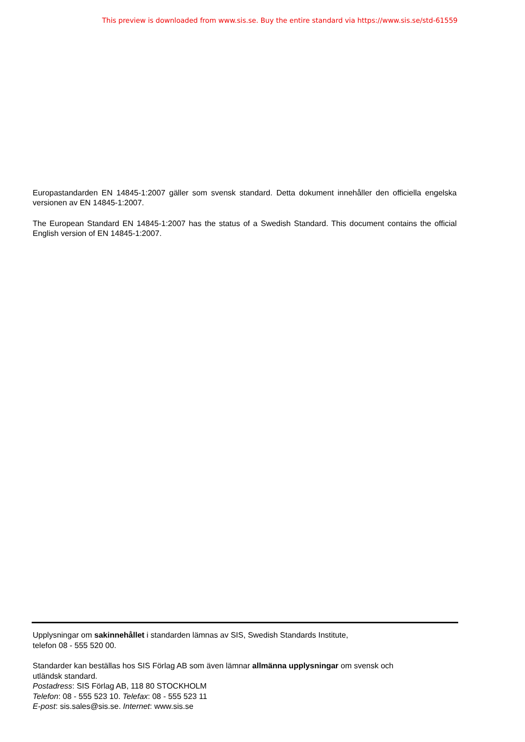This preview is downloaded from www.sis.se. Buy the entire standard via https://www.sis.se/std-61559
Europastandarden EN 14845-1:2007 gäller som svensk standard. Detta dokument innehåller den officiella engelska versionen av EN 14845-1:2007.
The European Standard EN 14845-1:2007 has the status of a Swedish Standard. This document contains the official English version of EN 14845-1:2007.
Upplysningar om sakinnehållet i standarden lämnas av SIS, Swedish Standards Institute,
telefon 08 - 555 520 00.
Standarder kan beställas hos SIS Förlag AB som även lämnar allmänna upplysningar om svensk och
utländsk standard.
Postadress: SIS Förlag AB, 118 80 STOCKHOLM
Telefon: 08 - 555 523 10. Telefax: 08 - 555 523 11
E-post: sis.sales@sis.se. Internet: www.sis.se